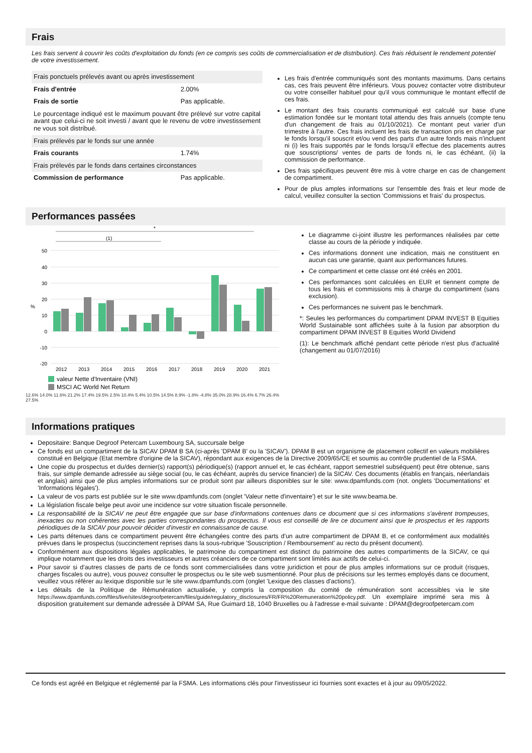Frais
Les frais servent à couvrir les coûts d'exploitation du fonds (en ce compris ses coûts de commercialisation et de distribution). Ces frais réduisent le rendement potentiel de votre investissement.
| Frais ponctuels prélevés avant ou après investissement | |
| Frais d'entrée | 2.00% |
| Frais de sortie | Pas applicable. |
| Le pourcentage indiqué est le maximum pouvant être prélevé sur votre capital avant que celui-ci ne soit investi / avant que le revenu de votre investissement ne vous soit distribué. | |
| Frais prélevés par le fonds sur une année | |
| Frais courants | 1.74% |
| Frais prélevés par le fonds dans certaines circonstances | |
| Commission de performance | Pas applicable. |
Les frais d'entrée communiqués sont des montants maximums. Dans certains cas, ces frais peuvent être inférieurs. Vous pouvez contacter votre distributeur ou votre conseiller habituel pour qu'il vous communique le montant effectif de ces frais.
Le montant des frais courants communiqué est calculé sur base d'une estimation fondée sur le montant total attendu des frais annuels (compte tenu d'un changement de frais au 01/10/2021). Ce montant peut varier d'un trimestre à l'autre. Ces frais incluent les frais de transaction pris en charge par le fonds lorsqu'il souscrit et/ou vend des parts d'un autre fonds mais n'incluent ni (i) les frais supportés par le fonds lorsqu'il effectue des placements autres que souscriptions/ ventes de parts de fonds ni, le cas échéant, (ii) la commission de performance.
Des frais spécifiques peuvent être mis à votre charge en cas de changement de compartiment.
Pour de plus amples informations sur l'ensemble des frais et leur mode de calcul, veuillez consulter la section 'Commissions et frais' du prospectus.
Performances passées
*
(1)
50
40
30
20
10
0
-10
-20
%
2012
2013
2014
2015
2016
2017
2018
2019
2020
2021
valeur Nette d'Inventaire (VNI)
MSCI AC World Net Return
12.6% 14.0% 11.6% 21.2% 17.4% 19.5% 2.5% 10.4% 5.4% 10.5% 14.5% 8.9% -1.8% -4.8% 35.0% 28.9% 16.4% 6.7% 26.4% 27.5%
Le diagramme ci-joint illustre les performances réalisées par cette classe au cours de la période y indiquée.
Ces informations donnent une indication, mais ne constituent en aucun cas une garantie, quant aux performances futures.
Ce compartiment et cette classe ont été créés en 2001.
Ces performances sont calculées en EUR et tiennent compte de tous les frais et commissions mis à charge du compartiment (sans exclusion).
Ces performances ne suivent pas le benchmark.
*: Seules les performances du compartiment DPAM INVEST B Equities World Sustainable sont affichées suite à la fusion par absorption du compartiment DPAM INVEST B Equities World Dividend
(1): Le benchmark affiché pendant cette période n'est plus d'actualité (changement au 01/07/2016)
Informations pratiques
Depositaire: Banque Degroof Petercam Luxembourg SA, succursale belge
Ce fonds est un compartiment de la SICAV DPAM B SA (ci-après 'DPAM B' ou la 'SICAV'). DPAM B est un organisme de placement collectif en valeurs mobilières constitué en Belgique (Etat membre d'origine de la SICAV), répondant aux exigences de la Directive 2009/65/CE et soumis au contrôle prudentiel de la FSMA.
Une copie du prospectus et du/des dernier(s) rapport(s) périodique(s) (rapport annuel et, le cas échéant, rapport semestriel subséquent) peut être obtenue, sans frais, sur simple demande adressée au siège social (ou, le cas échéant, auprès du service financier) de la SICAV. Ces documents (établis en français, néerlandais et anglais) ainsi que de plus amples informations sur ce produit sont par ailleurs disponibles sur le site: www.dpamfunds.com (not. onglets 'Documentations' et 'Informations légales').
La valeur de vos parts est publiée sur le site www.dpamfunds.com (onglet 'Valeur nette d'inventaire') et sur le site www.beama.be.
La législation fiscale belge peut avoir une incidence sur votre situation fiscale personnelle.
La responsabilité de la SICAV ne peut être engagée que sur base d'informations contenues dans ce document que si ces informations s'avèrent trompeuses, inexactes ou non cohérentes avec les parties correspondantes du prospectus. Il vous est conseillé de lire ce document ainsi que le prospectus et les rapports périodiques de la SICAV pour pouvoir décider d'investir en connaissance de cause.
Les parts détenues dans ce compartiment peuvent être échangées contre des parts d'un autre compartiment de DPAM B, et ce conformément aux modalités prévues dans le prospectus (succinctement reprises dans la sous-rubrique 'Souscription / Remboursement' au recto du présent document).
Conformément aux dispositions légales applicables, le patrimoine du compartiment est distinct du patrimoine des autres compartiments de la SICAV, ce qui implique notamment que les droits des investisseurs et autres créanciers de ce compartiment sont limités aux actifs de celui-ci.
Pour savoir si d'autres classes de parts de ce fonds sont commercialisées dans votre juridiction et pour de plus amples informations sur ce produit (risques, charges fiscales ou autre), vous pouvez consulter le prospectus ou le site web susmentionné. Pour plus de précisions sur les termes employés dans ce document, veuillez vous référer au lexique disponible sur le site www.dpamfunds.com (onglet 'Lexique des classes d'actions').
Les détails de la Politique de Rémunération actualisée, y compris la composition du comité de rémunération sont accessibles via le site https://www.dpamfunds.com/files/live/sites/degroofpetercam/files/guide/regulatory_disclosures/FR/FR%20Remuneration%20policy.pdf. Un exemplaire imprimé sera mis à disposition gratuitement sur demande adressée à DPAM SA, Rue Guimard 18, 1040 Bruxelles ou à l'adresse e-mail suivante : DPAM@degroofpetercam.com
Ce fonds est agréé en Belgique et réglementé par la FSMA. Les informations clés pour l'investisseur ici fournies sont exactes et à jour au 09/05/2022.